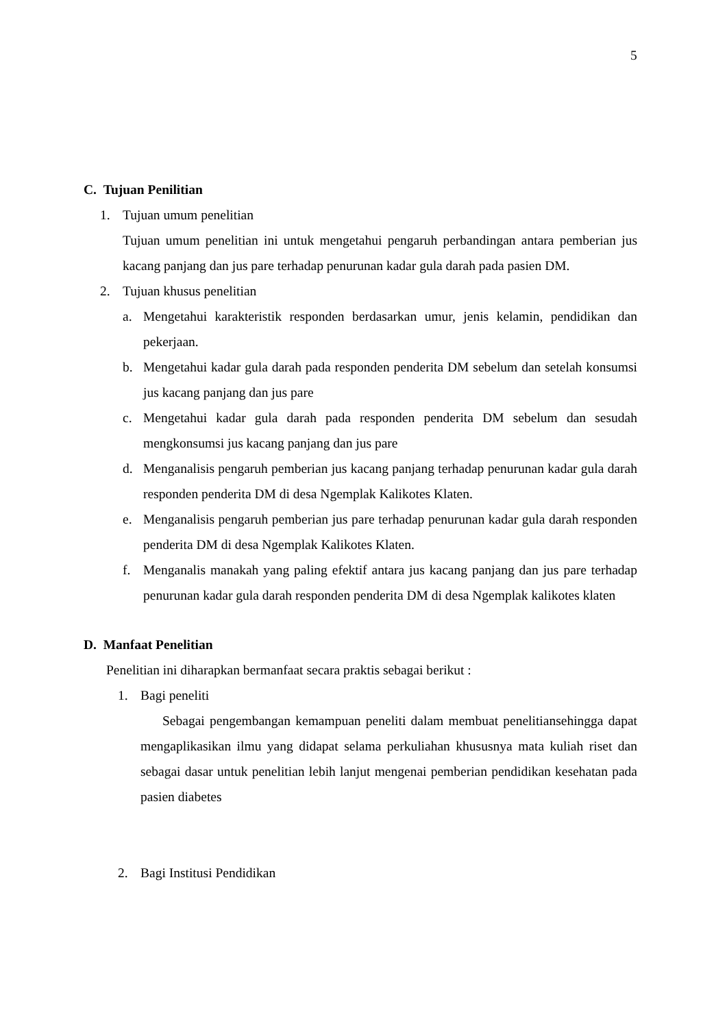5
C. Tujuan Penilitian
1. Tujuan umum penelitian
Tujuan umum penelitian ini untuk mengetahui pengaruh perbandingan antara pemberian jus kacang panjang dan jus pare terhadap penurunan kadar gula darah pada pasien DM.
2. Tujuan khusus penelitian
a. Mengetahui karakteristik responden berdasarkan umur, jenis kelamin, pendidikan dan pekerjaan.
b. Mengetahui kadar gula darah pada responden penderita DM sebelum dan setelah konsumsi jus kacang panjang dan jus pare
c. Mengetahui kadar gula darah pada responden penderita DM sebelum dan sesudah mengkonsumsi jus kacang panjang dan jus pare
d. Menganalisis pengaruh pemberian jus kacang panjang terhadap penurunan kadar gula darah responden penderita DM di desa Ngemplak Kalikotes Klaten.
e. Menganalisis pengaruh pemberian jus pare terhadap penurunan kadar gula darah responden penderita DM di desa Ngemplak Kalikotes Klaten.
f. Menganalis manakah yang paling efektif antara jus kacang panjang dan jus pare terhadap penurunan kadar gula darah responden penderita DM di desa Ngemplak kalikotes klaten
D. Manfaat Penelitian
Penelitian ini diharapkan bermanfaat secara praktis sebagai berikut :
1. Bagi peneliti
Sebagai pengembangan kemampuan peneliti dalam membuat penelitiansehingga dapat mengaplikasikan ilmu yang didapat selama perkuliahan khususnya mata kuliah riset dan sebagai dasar untuk penelitian lebih lanjut mengenai pemberian pendidikan kesehatan pada pasien diabetes
2. Bagi Institusi Pendidikan